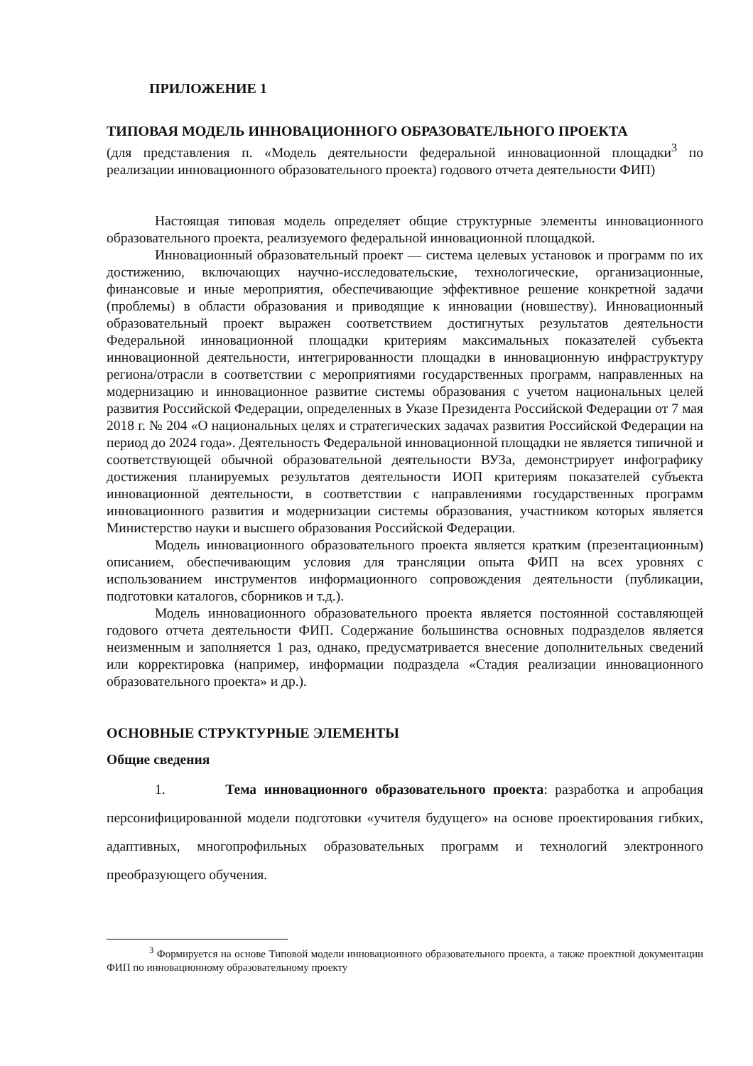ПРИЛОЖЕНИЕ 1
ТИПОВАЯ МОДЕЛЬ ИННОВАЦИОННОГО ОБРАЗОВАТЕЛЬНОГО ПРОЕКТА
(для представления п. «Модель деятельности федеральной инновационной площадки<sup>3</sup> по реализации инновационного образовательного проекта) годового отчета деятельности ФИП)
Настоящая типовая модель определяет общие структурные элементы инновационного образовательного проекта, реализуемого федеральной инновационной площадкой.
Инновационный образовательный проект — система целевых установок и программ по их достижению, включающих научно-исследовательские, технологические, организационные, финансовые и иные мероприятия, обеспечивающие эффективное решение конкретной задачи (проблемы) в области образования и приводящие к инновации (новшеству). Инновационный образовательный проект выражен соответствием достигнутых результатов деятельности Федеральной инновационной площадки критериям максимальных показателей субъекта инновационной деятельности, интегрированности площадки в инновационную инфраструктуру региона/отрасли в соответствии с мероприятиями государственных программ, направленных на модернизацию и инновационное развитие системы образования с учетом национальных целей развития Российской Федерации, определенных в Указе Президента Российской Федерации от 7 мая 2018 г. № 204 «О национальных целях и стратегических задачах развития Российской Федерации на период до 2024 года». Деятельность Федеральной инновационной площадки не является типичной и соответствующей обычной образовательной деятельности ВУЗа, демонстрирует инфографику достижения планируемых результатов деятельности ИОП критериям показателей субъекта инновационной деятельности, в соответствии с направлениями государственных программ инновационного развития и модернизации системы образования, участником которых является Министерство науки и высшего образования Российской Федерации.
Модель инновационного образовательного проекта является кратким (презентационным) описанием, обеспечивающим условия для трансляции опыта ФИП на всех уровнях с использованием инструментов информационного сопровождения деятельности (публикации, подготовки каталогов, сборников и т.д.).
Модель инновационного образовательного проекта является постоянной составляющей годового отчета деятельности ФИП. Содержание большинства основных подразделов является неизменным и заполняется 1 раз, однако, предусматривается внесение дополнительных сведений или корректировка (например, информации подраздела «Стадия реализации инновационного образовательного проекта» и др.).
ОСНОВНЫЕ СТРУКТУРНЫЕ ЭЛЕМЕНТЫ
Общие сведения
1. Тема инновационного образовательного проекта: разработка и апробация персонифицированной модели подготовки «учителя будущего» на основе проектирования гибких, адаптивных, многопрофильных образовательных программ и технологий электронного преобразующего обучения.
<sup>3</sup> Формируется на основе Типовой модели инновационного образовательного проекта, а также проектной документации ФИП по инновационному образовательному проекту